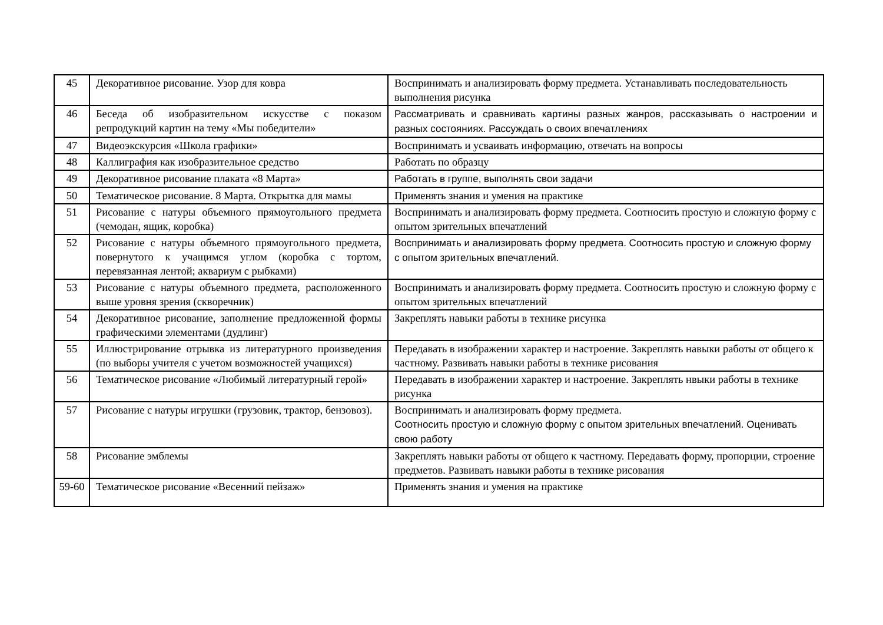| 45 | Декоративное рисование. Узор для ковра | Воспринимать и анализировать форму предмета. Устанавливать последовательность выполнения рисунка |
| 46 | Беседа об изобразительном искусстве с показом репродукций картин на тему «Мы победители» | Рассматривать и сравнивать картины разных жанров, рассказывать о настроении и разных состояниях. Рассуждать о своих впечатлениях |
| 47 | Видеоэкскурсия «Школа графики» | Воспринимать и усваивать информацию, отвечать на вопросы |
| 48 | Каллиграфия как изобразительное средство | Работать по образцу |
| 49 | Декоративное рисование плаката «8 Марта» | Работать в группе, выполнять свои задачи |
| 50 | Тематическое рисование. 8 Марта. Открытка для мамы | Применять знания и умения на практике |
| 51 | Рисование с натуры объемного прямоугольного предмета (чемодан, ящик, коробка) | Воспринимать и анализировать форму предмета. Соотносить простую и сложную форму с опытом зрительных впечатлений |
| 52 | Рисование с натуры объемного прямоугольного предмета, повернутого к учащимся углом (коробка с тортом, перевязанная лентой; аквариум с рыбками) | Воспринимать и анализировать форму предмета. Соотносить простую и сложную форму с опытом зрительных впечатлений. |
| 53 | Рисование с натуры объемного предмета, расположенного выше уровня зрения (скворечник) | Воспринимать и анализировать форму предмета. Соотносить простую и сложную форму с опытом зрительных впечатлений |
| 54 | Декоративное рисование, заполнение предложенной формы графическими элементами (дудлинг) | Закреплять навыки работы в технике рисунка |
| 55 | Иллюстрирование отрывка из литературного произведения (по выборы учителя с учетом возможностей учащихся) | Передавать в изображении характер и настроение. Закреплять навыки работы от общего к частному. Развивать навыки работы в технике рисования |
| 56 | Тематическое рисование «Любимый литературный герой» | Передавать в изображении характер и настроение. Закреплять нвыки работы в технике рисунка |
| 57 | Рисование с натуры игрушки (грузовик, трактор, бензовоз). | Воспринимать и анализировать форму предмета. Соотносить простую и сложную форму с опытом зрительных впечатлений. Оценивать свою работу |
| 58 | Рисование эмблемы | Закреплять навыки работы от общего к частному. Передавать форму, пропорции, строение предметов. Развивать навыки работы в технике рисования |
| 59-60 | Тематическое рисование «Весенний пейзаж» | Применять знания и умения на практике |